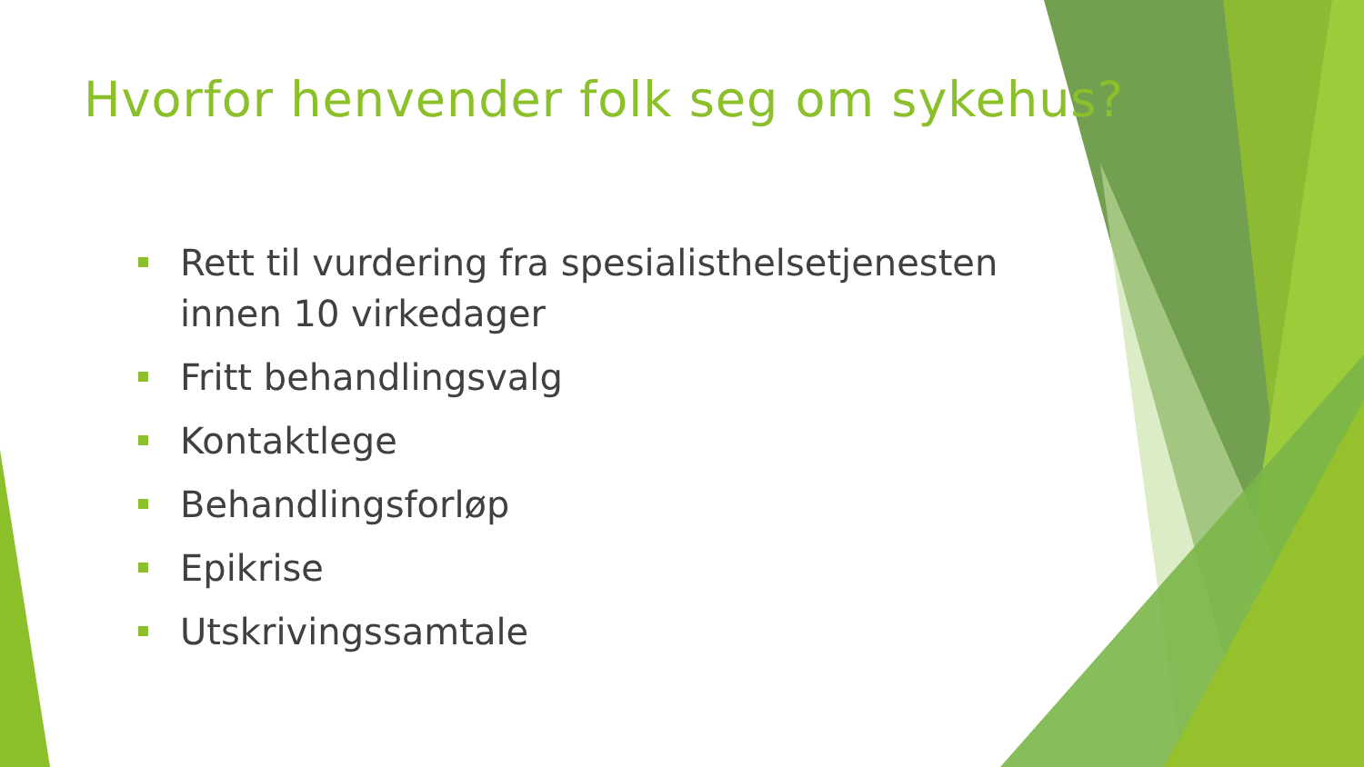Hvorfor henvender folk seg om sykehus?
Rett til vurdering fra spesialisthelsetjenesten innen 10 virkedager
Fritt behandlingsvalg
Kontaktlege
Behandlingsforløp
Epikrise
Utskrivingssamtale